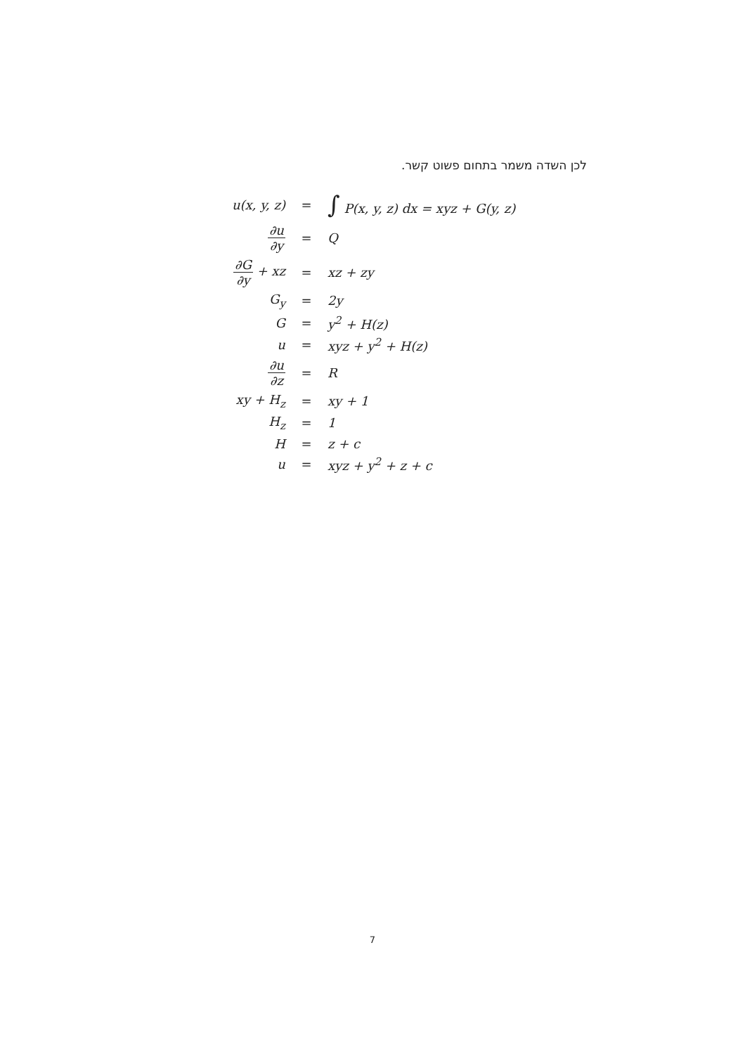לכן השדה משמר בתחום פשוט קשר.
| u(x, y, z) | = | ∫ P(x, y, z) dx = xyz + G(y, z) |
| ∂u ∂y | = | Q |
| ∂G ∂y + xz | = | xz + zy |
| G<sub>y</sub> | = | 2y |
| G | = | y<sup>2</sup> + H(z) |
| u | = | xyz + y<sup>2</sup> + H(z) |
| ∂u ∂z | = | R |
| xy + H<sub>z</sub> | = | xy + 1 |
| H<sub>z</sub> | = | 1 |
| H | = | z + c |
| u | = | xyz + y<sup>2</sup> + z + c |
7